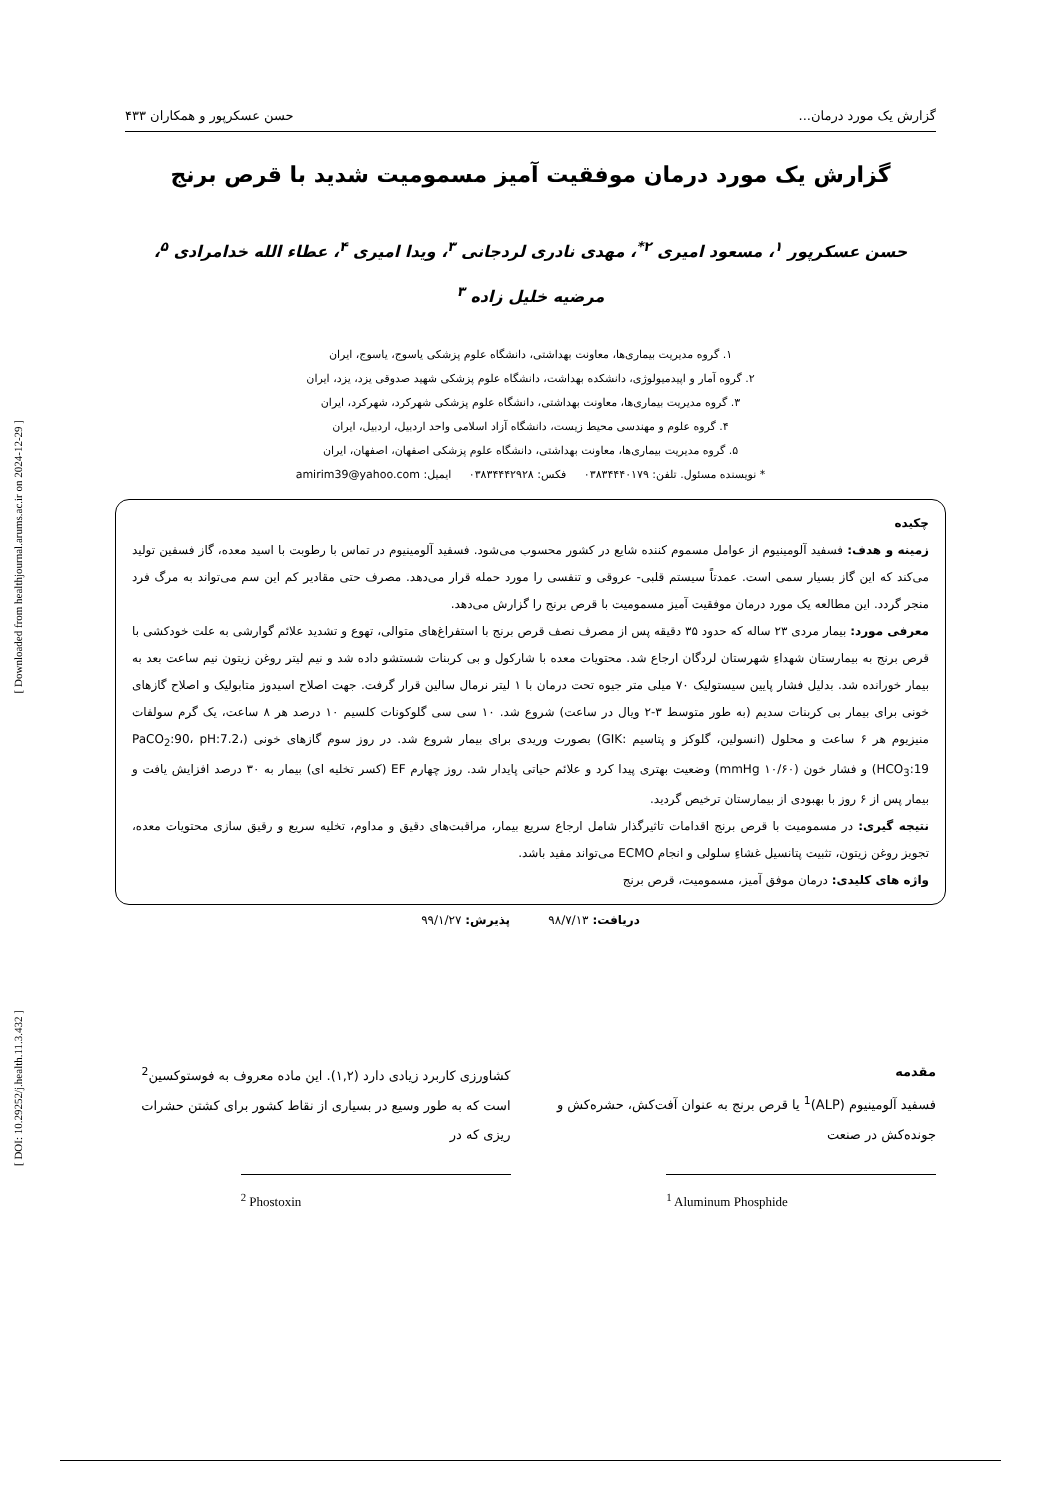[ Downloaded from healthjournal.arums.ac.ir on 2024-12-29 ]
[ DOI: 10.29252/j.health.11.3.432 ]
گزارش یک مورد درمان... حسن عسکرپور و همکاران ۴۳۳
گزارش یک مورد درمان موفقیت آمیز مسمومیت شدید با قرص برنج
حسن عسکرپور <sup>۱</sup>، مسعود امیری <sup>۲*</sup>، مهدی نادری لردجانی <sup>۳</sup>، ویدا امیری <sup>۴</sup>، عطاء الله خدامرادی <sup>۵</sup>،
مرضیه خلیل زاده <sup>۳</sup>
۱. گروه مدیریت بیماری‌ها، معاونت بهداشتی، دانشگاه علوم پزشکی یاسوج، یاسوج، ایران
۲. گروه آمار و اپیدمیولوژی، دانشکده بهداشت، دانشگاه علوم پزشکی شهید صدوقی یزد، یزد، ایران
۳. گروه مدیریت بیماری‌ها، معاونت بهداشتی، دانشگاه علوم پزشکی شهرکرد، شهرکرد، ایران
۴. گروه علوم و مهندسی محیط زیست، دانشگاه آزاد اسلامی واحد اردبیل، اردبیل، ایران
۵. گروه مدیریت بیماری‌ها، معاونت بهداشتی، دانشگاه علوم پزشکی اصفهان، اصفهان، ایران
* نویسنده مسئول. تلفن: ۰۳۸۳۴۴۴۰۱۷۹ فکس: ۰۳۸۳۴۴۴۲۹۲۸ ایمیل: amirim39@yahoo.com
چکیده
زمینه و هدف: فسفید آلومینیوم از عوامل مسموم کننده شایع در کشور محسوب می‌شود. فسفید آلومینیوم در تماس با رطوبت با اسید معده، گاز فسفین تولید می‌کند که این گاز بسیار سمی است. عمدتاً سیستم قلبی- عروقی و تنفسی را مورد حمله قرار می‌دهد. مصرف حتی مقادیر کم این سم می‌تواند به مرگ فرد منجر گردد. این مطالعه یک مورد درمان موفقیت آمیز مسمومیت با قرص برنج را گزارش می‌دهد.
معرفی مورد: بیمار مردی ۲۳ ساله که حدود ۳۵ دقیقه پس از مصرف نصف قرص برنج با استفراغ‌های متوالی، تهوع و تشدید علائم گوارشی به علت خودکشی با قرص برنج به بیمارستان شهداءِ شهرستان لردگان ارجاع شد. محتویات معده با شارکول و بی کربنات شستشو داده شد و نیم لیتر روغن زیتون نیم ساعت بعد به بیمار خورانده شد. بدلیل فشار پایین سیستولیک ۷۰ میلی متر جیوه تحت درمان با ۱ لیتر نرمال سالین قرار گرفت. جهت اصلاح اسیدوز متابولیک و اصلاح گازهای خونی برای بیمار بی کربنات سدیم (به طور متوسط ۳-۲ ویال در ساعت) شروع شد. ۱۰ سی سی گلوکونات کلسیم ۱۰ درصد هر ۸ ساعت، یک گرم سولفات منیزیوم هر ۶ ساعت و محلول (انسولین، گلوکز و پتاسیم :GIK) بصورت وریدی برای بیمار شروع شد. در روز سوم گازهای خونی (PaCO<sub>2</sub>:90، pH:7.2، HCO<sub>3</sub>:19) و فشار خون (۱۰/۶۰ mmHg) وضعیت بهتری پیدا کرد و علائم حیاتی پایدار شد. روز چهارم EF (کسر تخلیه ای) بیمار به ۳۰ درصد افزایش یافت و بیمار پس از ۶ روز با بهبودی از بیمارستان ترخیص گردید.
نتیجه گیری: در مسمومیت با قرص برنج اقدامات تاثیرگذار شامل ارجاع سریع بیمار، مراقبت‌های دقیق و مداوم، تخلیه سریع و رقیق سازی محتویات معده، تجویز روغن زیتون، تثبیت پتانسیل غشاءِ سلولی و انجام ECMO می‌تواند مفید باشد.
واژه های کلیدی: درمان موفق آمیز، مسمومیت، قرص برنج
دریافت: ۹۸/۷/۱۳ پذیرش: ۹۹/۱/۲۷
مقدمه
فسفید آلومینیوم (ALP)<sup>1</sup> یا قرص برنج به عنوان آفت‌کش، حشره‌کش و جونده‌کش در صنعت
<sup>1</sup> Aluminum Phosphide
کشاورزی کاربرد زیادی دارد (۱,۲). این ماده معروف به فوستوکسین<sup>2</sup> است که به طور وسیع در بسیاری از نقاط کشور برای کشتن حشرات ریزی که در
<sup>2</sup> Phostoxin